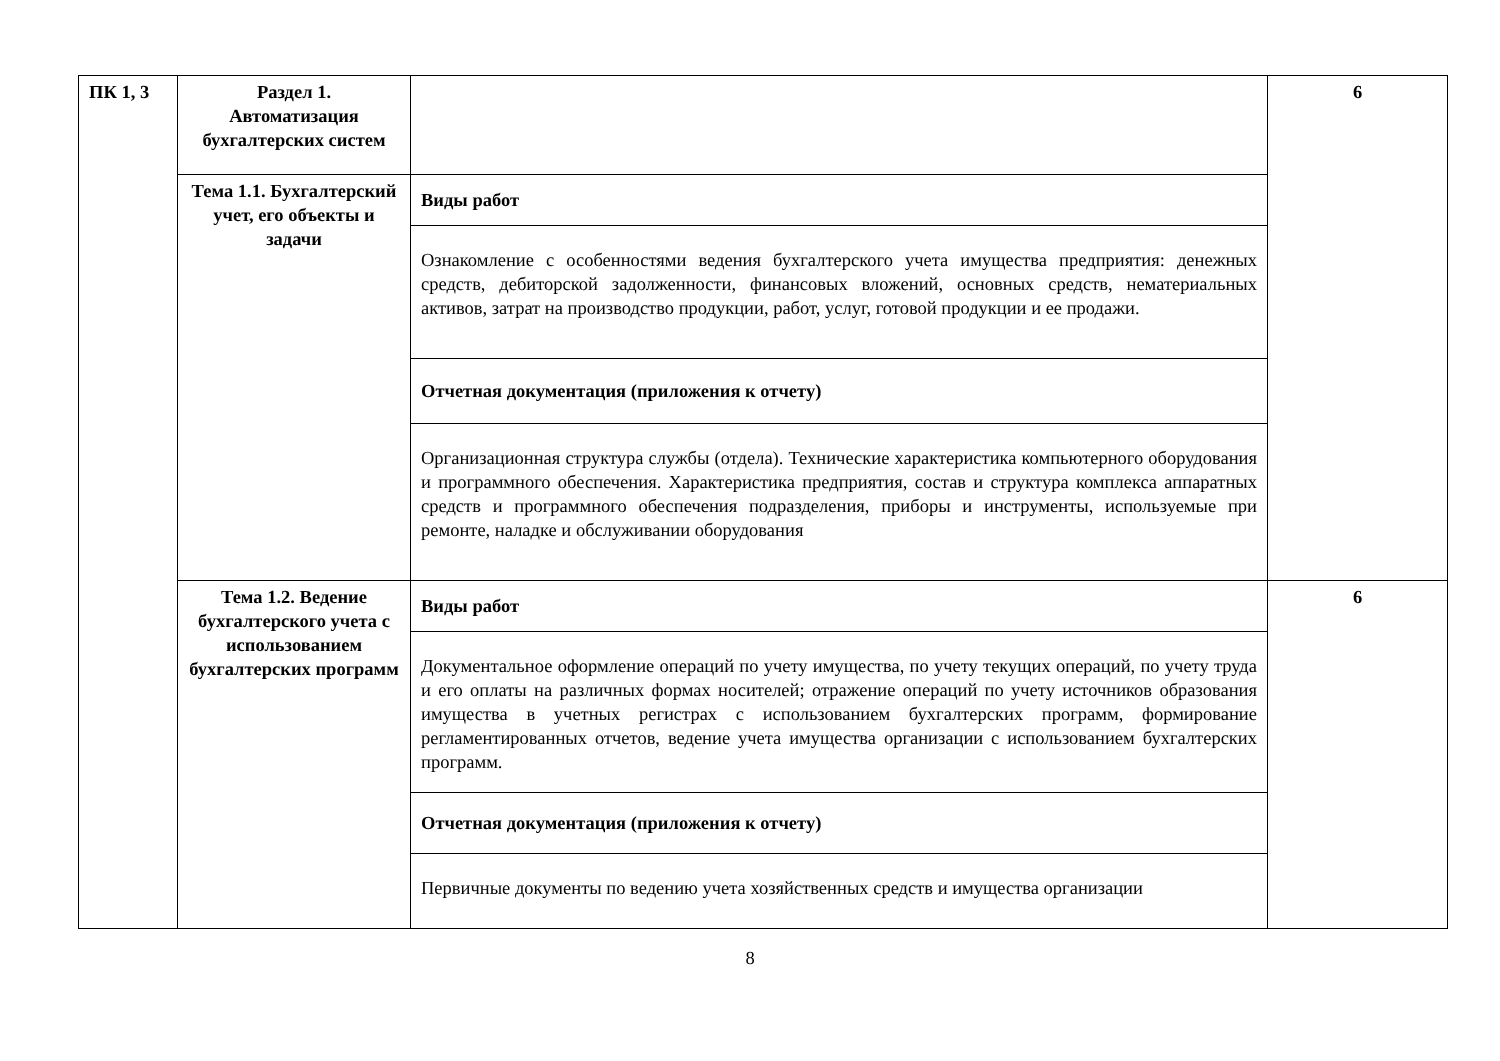| ПК 1, 3 | Раздел 1. Автоматизация бухгалтерских систем | | 6 |
| | Тема 1.1. Бухгалтерский учет, его объекты и задачи | Виды работ | |
| | | Ознакомление с особенностями ведения бухгалтерского учета имущества предприятия: денежных средств, дебиторской задолженности, финансовых вложений, основных средств, нематериальных активов, затрат на производство продукции, работ, услуг, готовой продукции и ее продажи. | |
| | | Отчетная документация (приложения к отчету) | |
| | | Организационная структура службы (отдела). Технические характеристика компьютерного оборудования и программного обеспечения. Характеристика предприятия, состав и структура комплекса аппаратных средств и программного обеспечения подразделения, приборы и инструменты, используемые при ремонте, наладке и обслуживании оборудования | |
| | Тема 1.2. Ведение бухгалтерского учета с использованием бухгалтерских программ | Виды работ | 6 |
| | | Документальное оформление операций по учету имущества, по учету текущих операций, по учету труда и его оплаты на различных формах носителей; отражение операций по учету источников образования имущества в учетных регистрах с использованием бухгалтерских программ, формирование регламентированных отчетов, ведение учета имущества организации с использованием бухгалтерских программ. | |
| | | Отчетная документация (приложения к отчету) | |
| | | Первичные документы по ведению учета хозяйственных средств и имущества организации | |
8